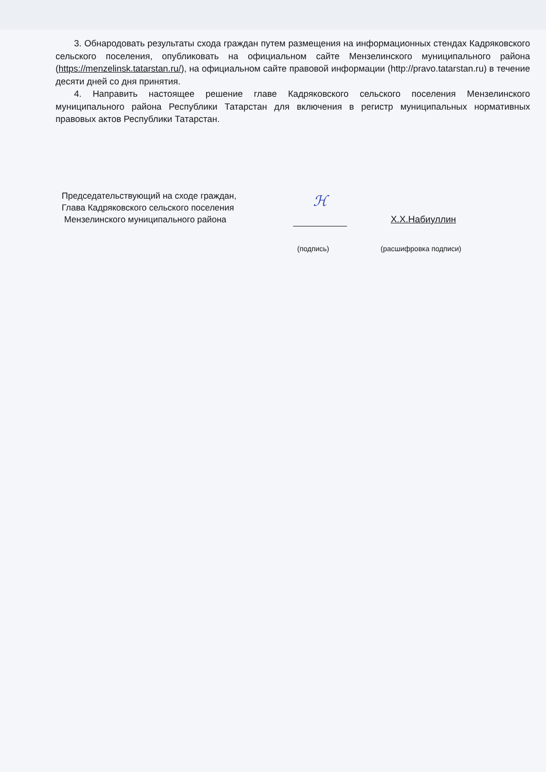3. Обнародовать результаты схода граждан путем размещения на информационных стендах Кадряковского сельского поселения, опубликовать на официальном сайте Мензелинского муниципального района (https://menzelinsk.tatarstan.ru/), на официальном сайте правовой информации (http://pravo.tatarstan.ru) в течение десяти дней со дня принятия.
4. Направить настоящее решение главе Кадряковского сельского поселения Мензелинского муниципального района Республики Татарстан для включения в регистр муниципальных нормативных правовых актов Республики Татарстан.
Председательствующий на сходе граждан,
Глава Кадряковского сельского поселения
Мензелинского муниципального района
ℋ
Х.Х.Набиуллин
(подпись) (расшифровка подписи)